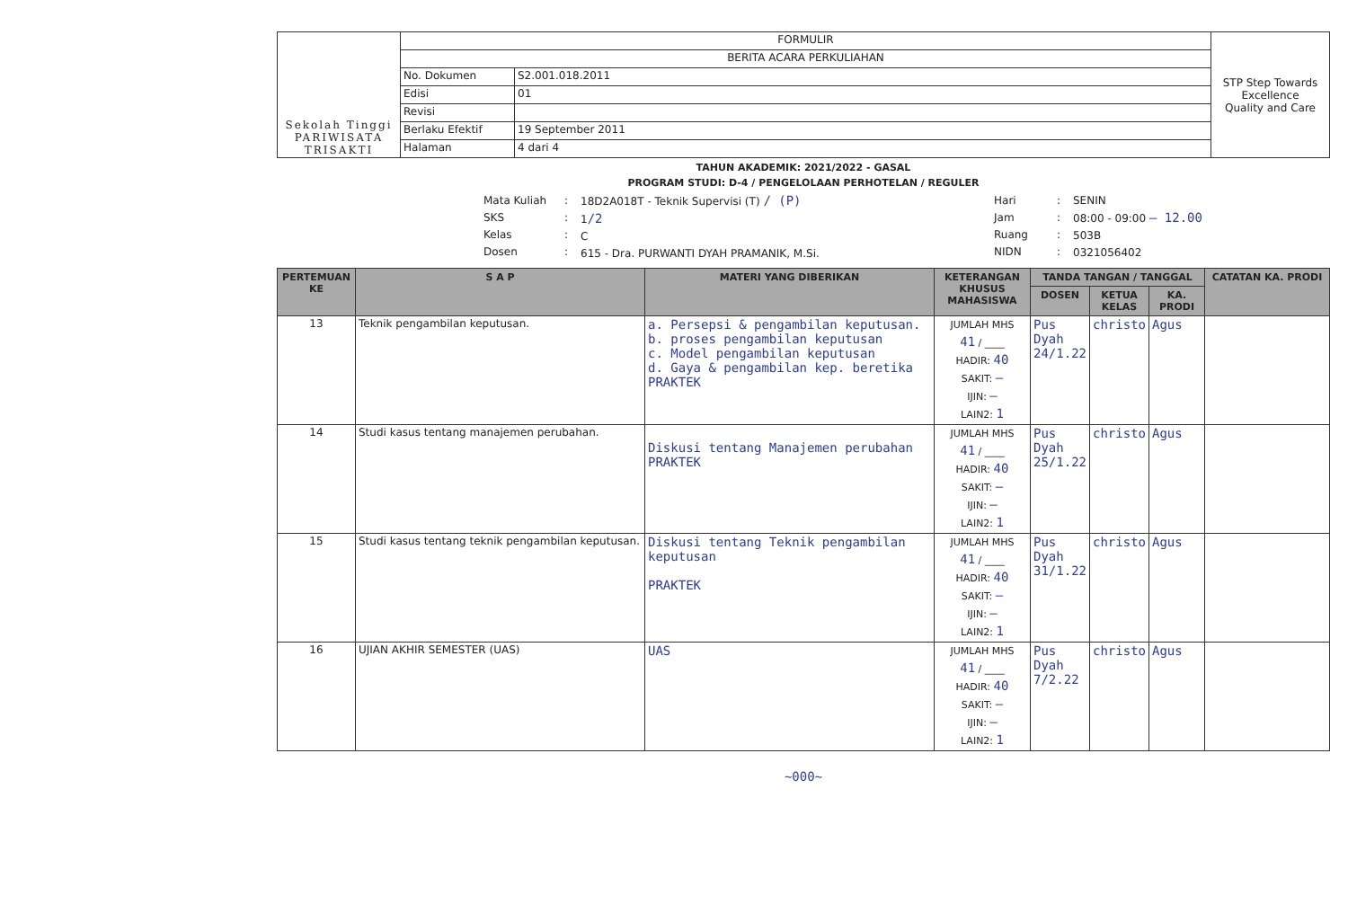| Sekolah Tinggi PARIWISATA TRISAKTI | FORMULIR | | STP Step Towards Excellence Quality and Care |
| | BERITA ACARA PERKULIAHAN | | |
| | No. Dokumen | S2.001.018.2011 | |
| | Edisi | 01 | |
| | Revisi | | |
| | Berlaku Efektif | 19 September 2011 | |
| | Halaman | 4 dari 4 | |
TAHUN AKADEMIK: 2021/2022 - GASAL
PROGRAM STUDI: D-4 / PENGELOLAAN PERHOTELAN / REGULER
Mata Kuliah
SKS
Kelas
Dosen
:
:
:
:
18D2A018T - Teknik Supervisi (T) / (P)
1/2
C
615 - Dra. PURWANTI DYAH PRAMANIK, M.Si.
Hari
Jam
Ruang
NIDN
:
:
:
:
SENIN
08:00 - 09:00 – 12.00
503B
0321056402
| PERTEMUAN KE | S A P | MATERI YANG DIBERIKAN | KETERANGAN KHUSUS MAHASISWA | TANDA TANGAN / TANGGAL | | | CATATAN KA. PRODI |
| --- | --- | --- | --- | --- | --- | --- | --- |
| | | | | DOSEN | KETUA KELAS | KA. PRODI | |
| 13 | Teknik pengambilan keputusan. | a. Persepsi & pengambilan keputusan. b. proses pengambilan keputusan c. Model pengambilan keputusan d. Gaya & pengambilan kep. beretika PRAKTEK | JUMLAH MHS 41 / ____ HADIR: 40 SAKIT: – IJIN: – LAIN2: 1 | Pus Dyah 24/1.22 | christo | Agus | |
| 14 | Studi kasus tentang manajemen perubahan. | Diskusi tentang Manajemen perubahan PRAKTEK | JUMLAH MHS 41 / ____ HADIR: 40 SAKIT: – IJIN: – LAIN2: 1 | Pus Dyah 25/1.22 | christo | Agus | |
| 15 | Studi kasus tentang teknik pengambilan keputusan. | Diskusi tentang Teknik pengambilan keputusan PRAKTEK | JUMLAH MHS 41 / ____ HADIR: 40 SAKIT: – IJIN: – LAIN2: 1 | Pus Dyah 31/1.22 | christo | Agus | |
| 16 | UJIAN AKHIR SEMESTER (UAS) | UAS | JUMLAH MHS 41 / ____ HADIR: 40 SAKIT: – IJIN: – LAIN2: 1 | Pus Dyah 7/2.22 | christo | Agus | |
~000~